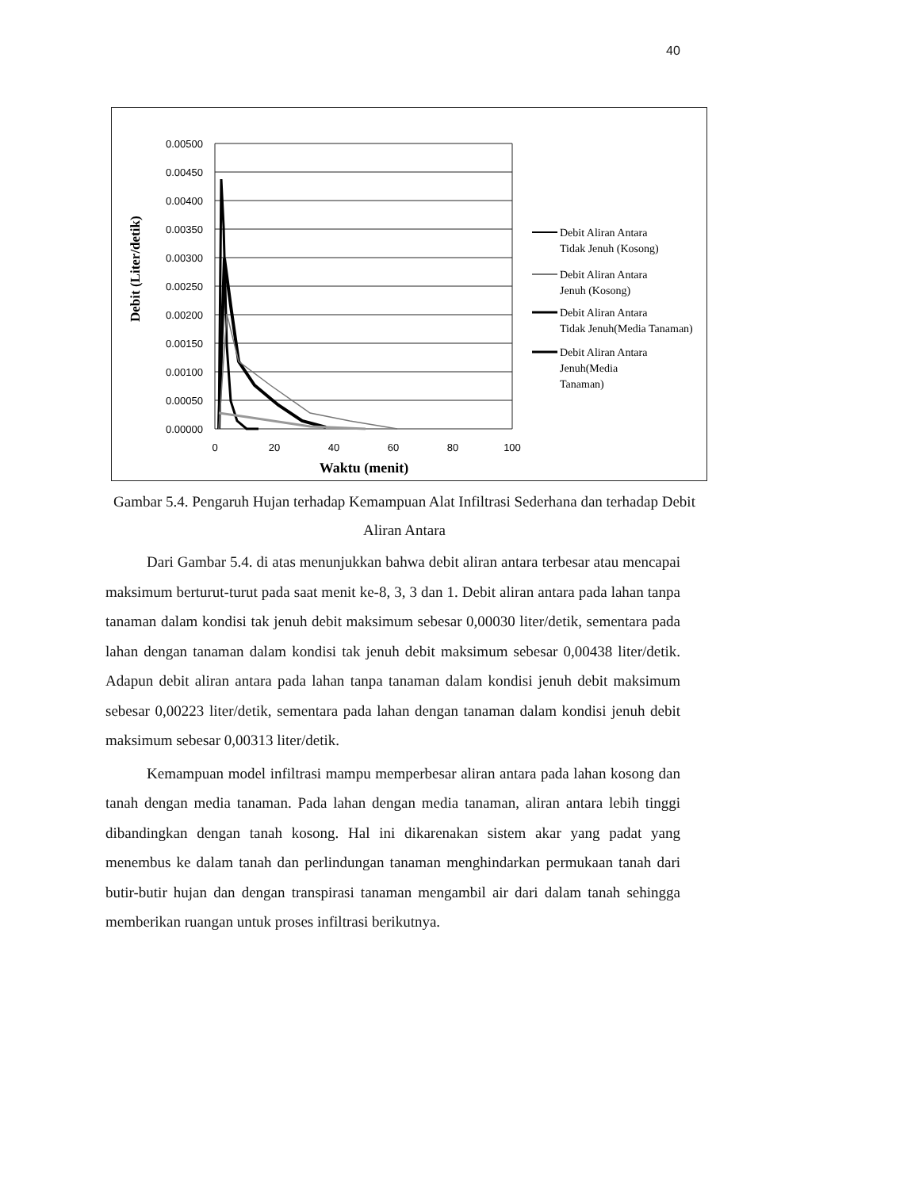40
0.00500
0.00450
0.00400
0.00350
0.00300
0.00250
0.00200
0.00150
0.00100
0.00050
0.00000
0
20
40
60
80
100
Waktu (menit)
Debit (Liter/detik)
Debit Aliran Antara
Tidak Jenuh (Kosong)
Debit Aliran Antara
Jenuh (Kosong)
Debit Aliran Antara
Tidak Jenuh(Media Tanaman)
Debit Aliran Antara
Jenuh(Media
Tanaman)
Gambar 5.4. Pengaruh Hujan terhadap Kemampuan Alat Infiltrasi Sederhana dan terhadap Debit Aliran Antara
Dari Gambar 5.4. di atas menunjukkan bahwa debit aliran antara terbesar atau mencapai maksimum berturut-turut pada saat menit ke-8, 3, 3 dan 1. Debit aliran antara pada lahan tanpa tanaman dalam kondisi tak jenuh debit maksimum sebesar 0,00030 liter/detik, sementara pada lahan dengan tanaman dalam kondisi tak jenuh debit maksimum sebesar 0,00438 liter/detik. Adapun debit aliran antara pada lahan tanpa tanaman dalam kondisi jenuh debit maksimum sebesar 0,00223 liter/detik, sementara pada lahan dengan tanaman dalam kondisi jenuh debit maksimum sebesar 0,00313 liter/detik.
Kemampuan model infiltrasi mampu memperbesar aliran antara pada lahan kosong dan tanah dengan media tanaman. Pada lahan dengan media tanaman, aliran antara lebih tinggi dibandingkan dengan tanah kosong. Hal ini dikarenakan sistem akar yang padat yang menembus ke dalam tanah dan perlindungan tanaman menghindarkan permukaan tanah dari butir-butir hujan dan dengan transpirasi tanaman mengambil air dari dalam tanah sehingga memberikan ruangan untuk proses infiltrasi berikutnya.